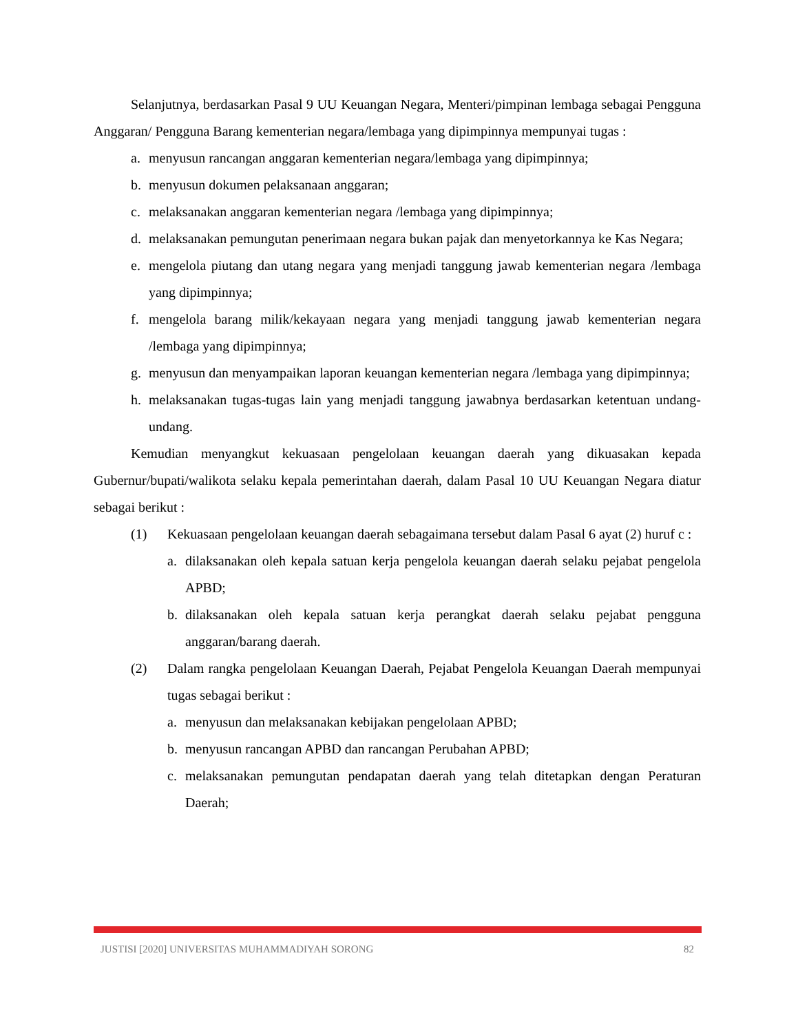Selanjutnya, berdasarkan Pasal 9 UU Keuangan Negara, Menteri/pimpinan lembaga sebagai Pengguna Anggaran/ Pengguna Barang kementerian negara/lembaga yang dipimpinnya mempunyai tugas :
a. menyusun rancangan anggaran kementerian negara/lembaga yang dipimpinnya;
b. menyusun dokumen pelaksanaan anggaran;
c. melaksanakan anggaran kementerian negara /lembaga yang dipimpinnya;
d. melaksanakan pemungutan penerimaan negara bukan pajak dan menyetorkannya ke Kas Negara;
e. mengelola piutang dan utang negara yang menjadi tanggung jawab kementerian negara /lembaga yang dipimpinnya;
f. mengelola barang milik/kekayaan negara yang menjadi tanggung jawab kementerian negara /lembaga yang dipimpinnya;
g. menyusun dan menyampaikan laporan keuangan kementerian negara /lembaga yang dipimpinnya;
h. melaksanakan tugas-tugas lain yang menjadi tanggung jawabnya berdasarkan ketentuan undang-undang.
Kemudian menyangkut kekuasaan pengelolaan keuangan daerah yang dikuasakan kepada Gubernur/bupati/walikota selaku kepala pemerintahan daerah, dalam Pasal 10 UU Keuangan Negara diatur sebagai berikut :
(1) Kekuasaan pengelolaan keuangan daerah sebagaimana tersebut dalam Pasal 6 ayat (2) huruf c :
a. dilaksanakan oleh kepala satuan kerja pengelola keuangan daerah selaku pejabat pengelola APBD;
b. dilaksanakan oleh kepala satuan kerja perangkat daerah selaku pejabat pengguna anggaran/barang daerah.
(2) Dalam rangka pengelolaan Keuangan Daerah, Pejabat Pengelola Keuangan Daerah mempunyai tugas sebagai berikut :
a. menyusun dan melaksanakan kebijakan pengelolaan APBD;
b. menyusun rancangan APBD dan rancangan Perubahan APBD;
c. melaksanakan pemungutan pendapatan daerah yang telah ditetapkan dengan Peraturan Daerah;
JUSTISI [2020] UNIVERSITAS MUHAMMADIYAH SORONG 82